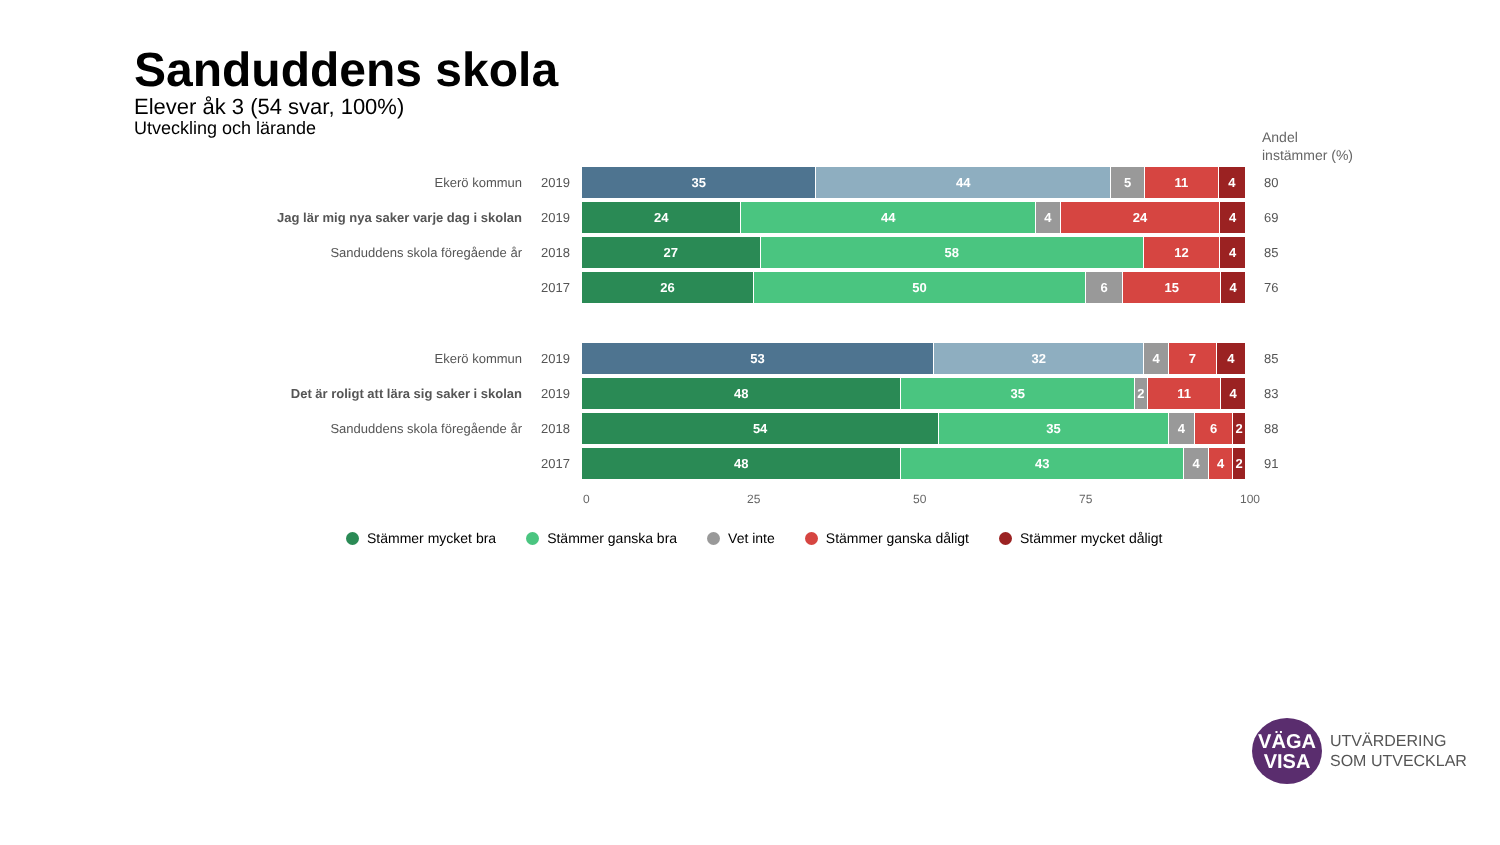Sanduddens skola
Elever åk 3 (54 svar, 100%)
Utveckling och lärande
Andel
instämmer (%)
Ekerö kommun 2019
35 44 5 11 4
80
Jag lär mig nya saker varje dag i skolan 2019
24 44 4 24 4
69
Sanduddens skola föregående år 2018
27 58 12 4
85
2017
26 50 6 15 4
76
Ekerö kommun 2019
53 32 4 7 4
85
Det är roligt att lära sig saker i skolan 2019
48 35 2 11 4
83
Sanduddens skola föregående år 2018
54 35 4 6 2
88
2017
48 43 4 4 2
91
0 25 50 75 100
Stämmer mycket bra Stämmer ganska bra Vet inte Stämmer ganska dåligt Stämmer mycket dåligt
VÄGA
VISA UTVÄRDERING
SOM UTVECKLAR